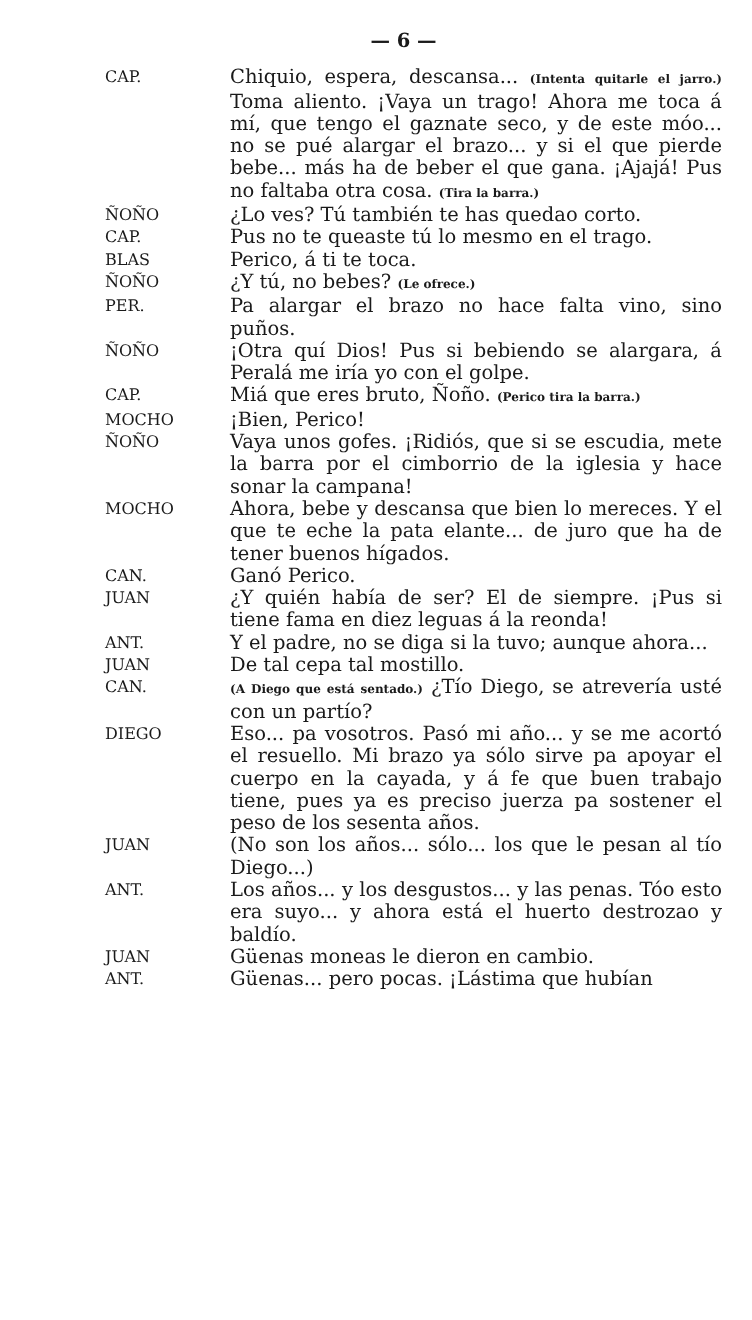— 6 —
CAP.
Chiquio, espera, descansa... (Intenta quitarle el jarro.) Toma aliento. ¡Vaya un trago! Ahora me toca á mí, que tengo el gaznate seco, y de este móo... no se pué alargar el brazo... y si el que pierde bebe... más ha de beber el que gana. ¡Ajajá! Pus no faltaba otra cosa. (Tira la barra.)
ÑOÑO
¿Lo ves? Tú también te has quedao corto.
CAP.
Pus no te queaste tú lo mesmo en el trago.
BLAS
Perico, á ti te toca.
ÑOÑO
¿Y tú, no bebes? (Le ofrece.)
PER.
Pa alargar el brazo no hace falta vino, sino puños.
ÑOÑO
¡Otra quí Dios! Pus si bebiendo se alargara, á Peralá me iría yo con el golpe.
CAP.
Miá que eres bruto, Ñoño. (Perico tira la barra.)
MOCHO
¡Bien, Perico!
ÑOÑO
Vaya unos gofes. ¡Ridiós, que si se escudia, mete la barra por el cimborrio de la iglesia y hace sonar la campana!
MOCHO
Ahora, bebe y descansa que bien lo mereces. Y el que te eche la pata elante... de juro que ha de tener buenos hígados.
CAN.
Ganó Perico.
JUAN
¿Y quién había de ser? El de siempre. ¡Pus si tiene fama en diez leguas á la reonda!
ANT.
Y el padre, no se diga si la tuvo; aunque ahora...
JUAN
De tal cepa tal mostillo.
CAN.
(A Diego que está sentado.) ¿Tío Diego, se atrevería usté con un partío?
DIEGO
Eso... pa vosotros. Pasó mi año... y se me acortó el resuello. Mi brazo ya sólo sirve pa apoyar el cuerpo en la cayada, y á fe que buen trabajo tiene, pues ya es preciso juerza pa sostener el peso de los sesenta años.
JUAN
(No son los años... sólo... los que le pesan al tío Diego...)
ANT.
Los años... y los desgustos... y las penas. Tóo esto era suyo... y ahora está el huerto destrozao y baldío.
JUAN
Güenas moneas le dieron en cambio.
ANT.
Güenas... pero pocas. ¡Lástima que hubían